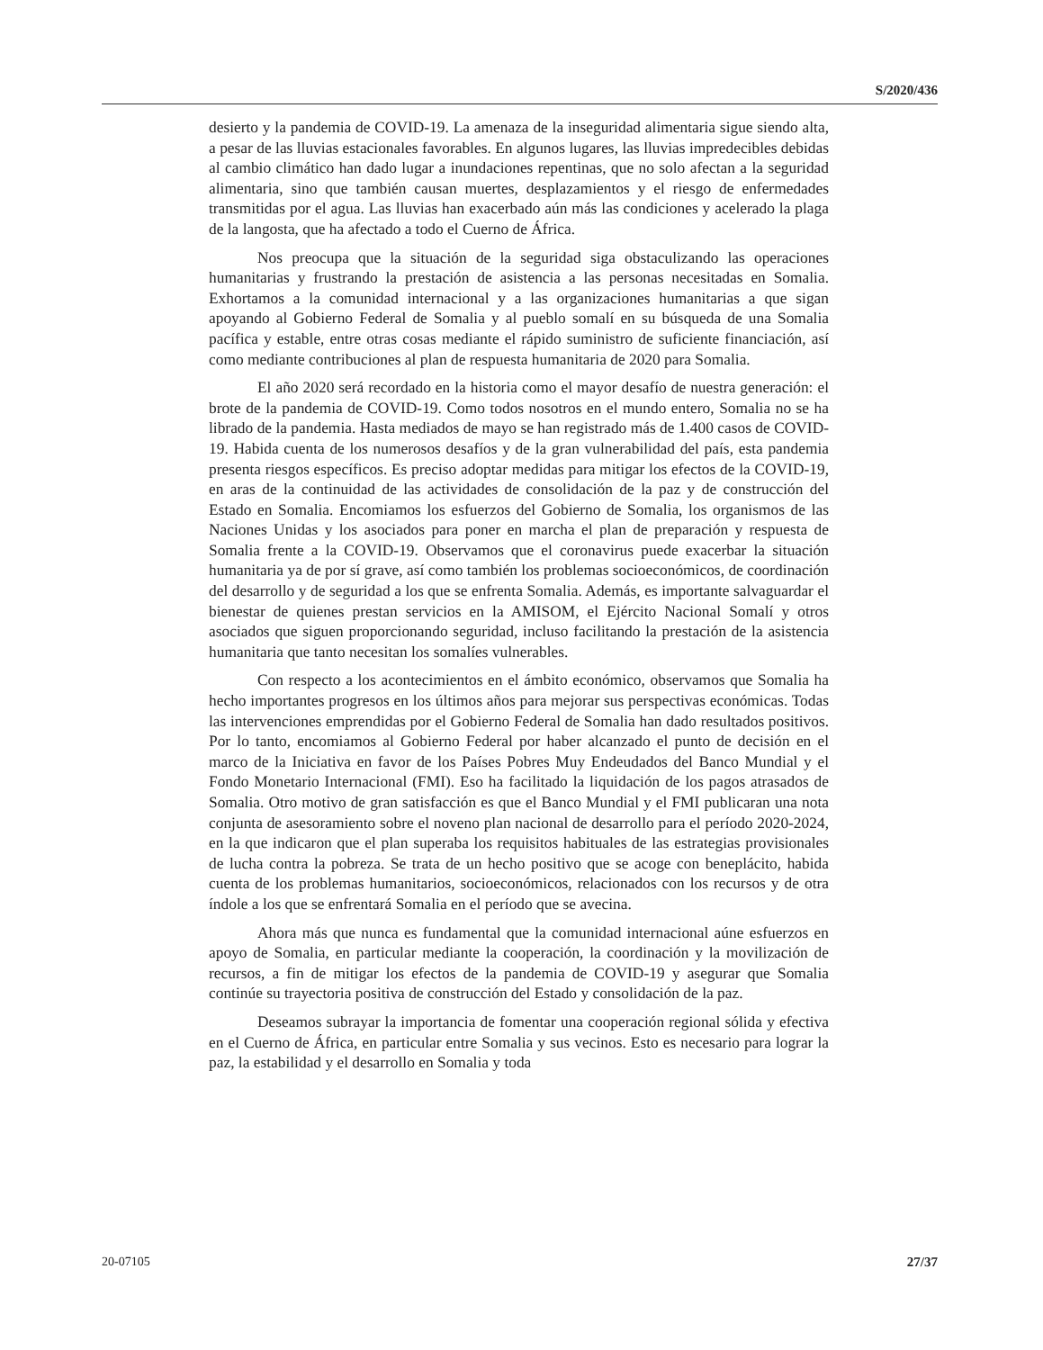S/2020/436
desierto y la pandemia de COVID-19. La amenaza de la inseguridad alimentaria sigue siendo alta, a pesar de las lluvias estacionales favorables. En algunos lugares, las lluvias impredecibles debidas al cambio climático han dado lugar a inundaciones repentinas, que no solo afectan a la seguridad alimentaria, sino que también causan muertes, desplazamientos y el riesgo de enfermedades transmitidas por el agua. Las lluvias han exacerbado aún más las condiciones y acelerado la plaga de la langosta, que ha afectado a todo el Cuerno de África.
Nos preocupa que la situación de la seguridad siga obstaculizando las operaciones humanitarias y frustrando la prestación de asistencia a las personas necesitadas en Somalia. Exhortamos a la comunidad internacional y a las organizaciones humanitarias a que sigan apoyando al Gobierno Federal de Somalia y al pueblo somalí en su búsqueda de una Somalia pacífica y estable, entre otras cosas mediante el rápido suministro de suficiente financiación, así como mediante contribuciones al plan de respuesta humanitaria de 2020 para Somalia.
El año 2020 será recordado en la historia como el mayor desafío de nuestra generación: el brote de la pandemia de COVID-19. Como todos nosotros en el mundo entero, Somalia no se ha librado de la pandemia. Hasta mediados de mayo se han registrado más de 1.400 casos de COVID-19. Habida cuenta de los numerosos desafíos y de la gran vulnerabilidad del país, esta pandemia presenta riesgos específicos. Es preciso adoptar medidas para mitigar los efectos de la COVID-19, en aras de la continuidad de las actividades de consolidación de la paz y de construcción del Estado en Somalia. Encomiamos los esfuerzos del Gobierno de Somalia, los organismos de las Naciones Unidas y los asociados para poner en marcha el plan de preparación y respuesta de Somalia frente a la COVID-19. Observamos que el coronavirus puede exacerbar la situación humanitaria ya de por sí grave, así como también los problemas socioeconómicos, de coordinación del desarrollo y de seguridad a los que se enfrenta Somalia. Además, es importante salvaguardar el bienestar de quienes prestan servicios en la AMISOM, el Ejército Nacional Somalí y otros asociados que siguen proporcionando seguridad, incluso facilitando la prestación de la asistencia humanitaria que tanto necesitan los somalíes vulnerables.
Con respecto a los acontecimientos en el ámbito económico, observamos que Somalia ha hecho importantes progresos en los últimos años para mejorar sus perspectivas económicas. Todas las intervenciones emprendidas por el Gobierno Federal de Somalia han dado resultados positivos. Por lo tanto, encomiamos al Gobierno Federal por haber alcanzado el punto de decisión en el marco de la Iniciativa en favor de los Países Pobres Muy Endeudados del Banco Mundial y el Fondo Monetario Internacional (FMI). Eso ha facilitado la liquidación de los pagos atrasados de Somalia. Otro motivo de gran satisfacción es que el Banco Mundial y el FMI publicaran una nota conjunta de asesoramiento sobre el noveno plan nacional de desarrollo para el período 2020-2024, en la que indicaron que el plan superaba los requisitos habituales de las estrategias provisionales de lucha contra la pobreza. Se trata de un hecho positivo que se acoge con beneplácito, habida cuenta de los problemas humanitarios, socioeconómicos, relacionados con los recursos y de otra índole a los que se enfrentará Somalia en el período que se avecina.
Ahora más que nunca es fundamental que la comunidad internacional aúne esfuerzos en apoyo de Somalia, en particular mediante la cooperación, la coordinación y la movilización de recursos, a fin de mitigar los efectos de la pandemia de COVID-19 y asegurar que Somalia continúe su trayectoria positiva de construcción del Estado y consolidación de la paz.
Deseamos subrayar la importancia de fomentar una cooperación regional sólida y efectiva en el Cuerno de África, en particular entre Somalia y sus vecinos. Esto es necesario para lograr la paz, la estabilidad y el desarrollo en Somalia y toda
20-07105 27/37